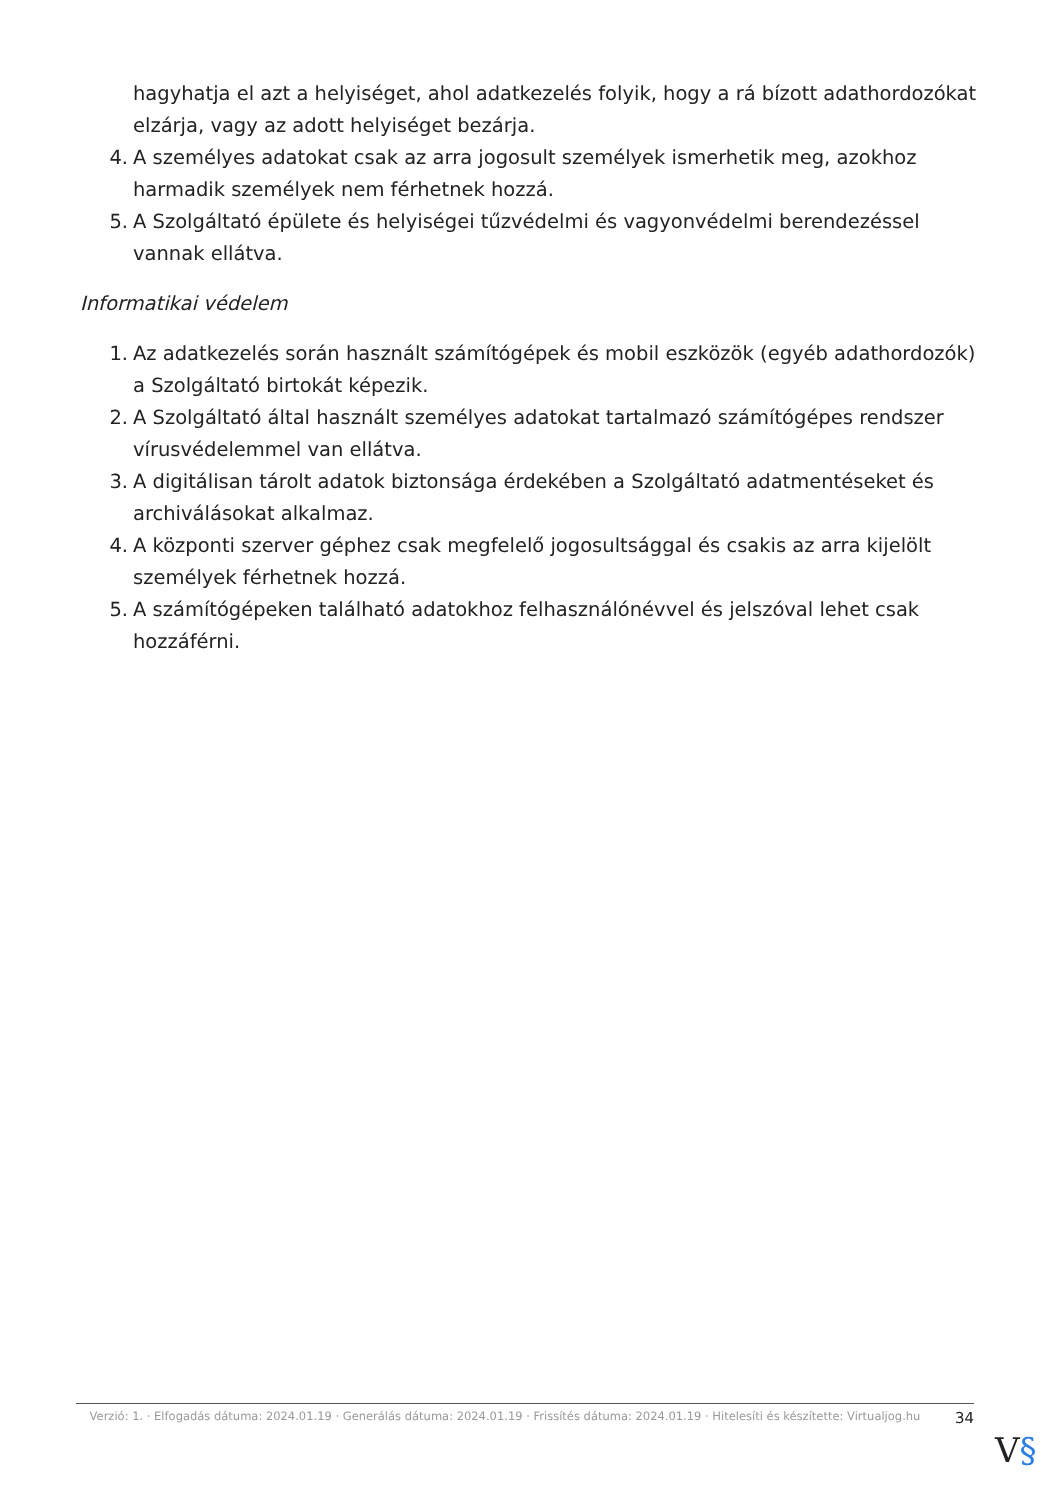hagyhatja el azt a helyiséget, ahol adatkezelés folyik, hogy a rá bízott adathordozókat elzárja, vagy az adott helyiséget bezárja.
4. A személyes adatokat csak az arra jogosult személyek ismerhetik meg, azokhoz harmadik személyek nem férhetnek hozzá.
5. A Szolgáltató épülete és helyiségei tűzvédelmi és vagyonvédelmi berendezéssel vannak ellátva.
Informatikai védelem
1. Az adatkezelés során használt számítógépek és mobil eszközök (egyéb adathordozók) a Szolgáltató birtokát képezik.
2. A Szolgáltató által használt személyes adatokat tartalmazó számítógépes rendszer vírusvédelemmel van ellátva.
3. A digitálisan tárolt adatok biztonsága érdekében a Szolgáltató adatmentéseket és archiválásokat alkalmaz.
4. A központi szerver géphez csak megfelelő jogosultsággal és csakis az arra kijelölt személyek férhetnek hozzá.
5. A számítógépeken található adatokhoz felhasználónévvel és jelszóval lehet csak hozzáférni.
Verzió: 1. · Elfogadás dátuma: 2024.01.19 · Generálás dátuma: 2024.01.19 · Frissítés dátuma: 2024.01.19 · Hitelesíti és készítette: Virtualjog.hu
34
V§